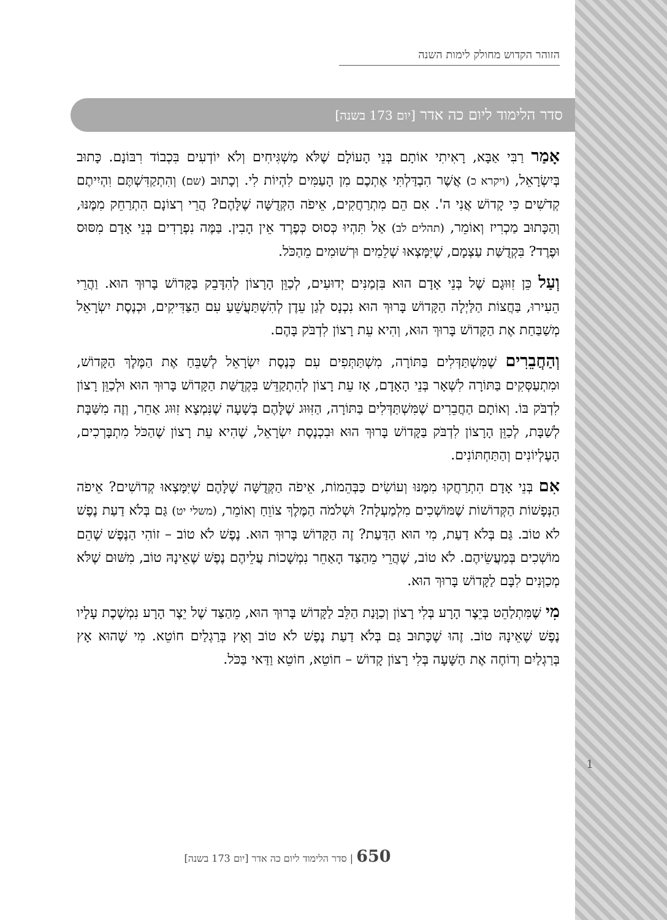הזוהר הקדוש מחולק לימות השנה
סדר הלימוד ליום כה אדר [יום 173 בשנה]
אָמַר רַבִּי אַבָּא, רָאִיתִי אוֹתָם בְּנֵי הָעוֹלָם שֶׁלֹּא מַשְׁגִּיחִים וְלֹא יוֹדְעִים בִּכְבוֹד רִבּוֹנָם. כָּתוּב בְּיִשְׂרָאֵל, (ויקרא כ) אֲשֶׁר הִבְדַּלְתִּי אֶתְכֶם מִן הָעַמִּים לִהְיוֹת לִי. וְכָתוּב (שם) וְהִתְקַדִּשְׁתֶּם וִהְיִיתֶם קְדֹשִׁים כִּי קָדוֹשׁ אֲנִי ה'. אִם הֵם מִתְרַחֲקִים, אֵיפֹה הַקְּדֻשָּׁה שֶׁלָּהֶם? הֲרֵי רְצוֹנָם הִתְרַחֵק מִמֶּנּוּ, וְהַכָּתוּב מַכְרִיז וְאוֹמֵר, (תהלים לב) אַל תִּהְיוּ כְּסוּס כְּפֶרֶד אֵין הָבִין. בַּמֶּה נִפְרָדִים בְּנֵי אָדָם מִסּוּס וּפֶרֶד? בִּקְדֻשַּׁת עַצְמָם, שֶׁיִּמָּצְאוּ שְׁלֵמִים וּרְשׁוּמִים מֵהַכֹּל.
וְעַל כֵּן זִוּוּגָם שֶׁל בְּנֵי אָדָם הוּא בִּזְמַנִּים יְדוּעִים, לְכַוֵּן הָרָצוֹן לְהִדָּבֵק בַּקָּדוֹשׁ בָּרוּךְ הוּא. וַהֲרֵי הֵעִירוּ, בַּחֲצוֹת הַלַּיְלָה הַקָּדוֹשׁ בָּרוּךְ הוּא נִכְנָס לְגַן עֵדֶן לְהִשְׁתַּעֲשֵׁעַ עִם הַצַּדִּיקִים, וּכְנֶסֶת יִשְׂרָאֵל מְשַׁבַּחַת אֶת הַקָּדוֹשׁ בָּרוּךְ הוּא, וְהִיא עֵת רָצוֹן לִדְבֹּק בָּהֶם.
וְהַחֲבֵרִים שֶׁמִּשְׁתַּדְּלִים בַּתּוֹרָה, מִשְׁתַּתְּפִים עִם כְּנֶסֶת יִשְׂרָאֵל לְשַׁבֵּחַ אֶת הַמֶּלֶךְ הַקָּדוֹשׁ, וּמִתְעַסְּקִים בַּתּוֹרָה לִשְׁאָר בְּנֵי הָאָדָם, אָז עֵת רָצוֹן לְהִתְקַדֵּשׁ בִּקְדֻשַּׁת הַקָּדוֹשׁ בָּרוּךְ הוּא וּלְכַוֵּן רָצוֹן לִדְבֹּק בּוֹ. וְאוֹתָם הַחֲבֵרִים שֶׁמִּשְׁתַּדְּלִים בַּתּוֹרָה, הַזִּוּוּג שֶׁלָּהֶם בְּשָׁעָה שֶׁנִּמְצָא זִוּוּג אַחֵר, וְזֶה מִשַּׁבָּת לְשַׁבָּת, לְכַוֵּן הָרָצוֹן לִדְבֹּק בַּקָּדוֹשׁ בָּרוּךְ הוּא וּבִכְנֶסֶת יִשְׂרָאֵל, שֶׁהִיא עֵת רָצוֹן שֶׁהַכֹּל מִתְבָּרְכִים, הָעֶלְיוֹנִים וְהַתַּחְתּוֹנִים.
אִם בְּנֵי אָדָם הִתְרַחֲקוּ מִמֶּנּוּ וְעוֹשִׂים כַּבְּהֵמוֹת, אֵיפֹה הַקְּדֻשָּׁה שֶׁלָּהֶם שֶׁיִּמָּצְאוּ קְדוֹשִׁים? אֵיפֹה הַנְּפָשׁוֹת הַקְּדוֹשׁוֹת שֶׁמּוֹשְׁכִים מִלְמַעְלָה? וּשְׁלֹמֹה הַמֶּלֶךְ צוֹוֵחַ וְאוֹמֵר, (משלי יט) גַּם בְּלֹא דַעַת נֶפֶשׁ לֹא טוֹב. גַּם בְּלֹא דַעַת, מִי הוּא הַדַּעַת? זֶה הַקָּדוֹשׁ בָּרוּךְ הוּא. נֶפֶשׁ לֹא טוֹב – זוֹהִי הַנֶּפֶשׁ שֶׁהֵם מוֹשְׁכִים בְּמַעֲשֵׂיהֶם. לֹא טוֹב, שֶׁהֲרֵי מֵהַצַּד הָאַחֵר נִמְשָׁכוֹת עֲלֵיהֶם נֶפֶשׁ שֶׁאֵינָהּ טוֹב, מִשּׁוּם שֶׁלֹּא מְכַוְּנִים לִבָּם לַקָּדוֹשׁ בָּרוּךְ הוּא.
מִי שֶׁמִּתְלַהֵט בְּיֵצֶר הָרָע בְּלִי רָצוֹן וְכַוָּנַת הַלֵּב לַקָּדוֹשׁ בָּרוּךְ הוּא, מֵהַצַּד שֶׁל יֵצֶר הָרָע נִמְשֶׁכֶת עָלָיו נֶפֶשׁ שֶׁאֵינָהּ טוֹב. זֶהוּ שֶׁכָּתוּב גַּם בְּלֹא דַעַת נֶפֶשׁ לֹא טוֹב וְאָץ בְּרַגְלַיִם חוֹטֵא. מִי שֶׁהוּא אָץ בְּרַגְלַיִם וְדוֹחֶה אֶת הַשָּׁעָה בְּלִי רָצוֹן קָדוֹשׁ – חוֹטֵא, חוֹטֵא וַדַּאי בַּכֹּל.
1
650 | סדר הלימוד ליום כה אדר [יום 173 בשנה]